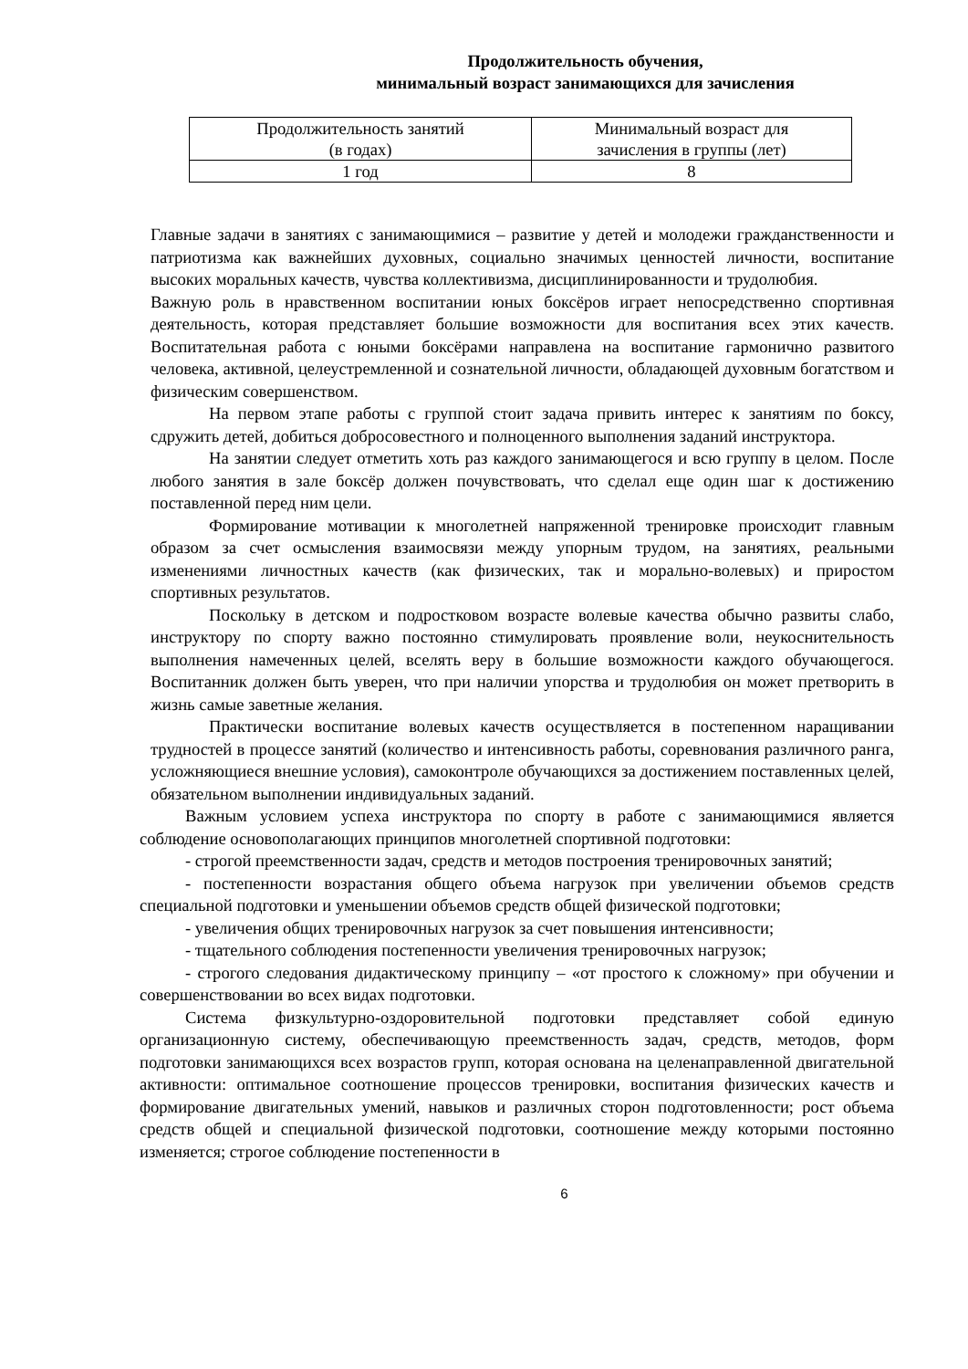Продолжительность обучения,
минимальный возраст занимающихся для зачисления
| Продолжительность занятий (в годах) | Минимальный возраст для зачисления в группы (лет) |
| 1 год | 8 |
Главные задачи в занятиях с занимающимися – развитие у детей и молодежи гражданственности и патриотизма как важнейших духовных, социально значимых ценностей личности, воспитание высоких моральных качеств, чувства коллективизма, дисциплинированности и трудолюбия.
Важную роль в нравственном воспитании юных боксёров играет непосредственно спортивная деятельность, которая представляет большие возможности для воспитания всех этих качеств. Воспитательная работа с юными боксёрами направлена на воспитание гармонично развитого человека, активной, целеустремленной и сознательной личности, обладающей духовным богатством и физическим совершенством.
На первом этапе работы с группой стоит задача привить интерес к занятиям по боксу, сдружить детей, добиться добросовестного и полноценного выполнения заданий инструктора.
На занятии следует отметить хоть раз каждого занимающегося и всю группу в целом. После любого занятия в зале боксёр должен почувствовать, что сделал еще один шаг к достижению поставленной перед ним цели.
Формирование мотивации к многолетней напряженной тренировке происходит главным образом за счет осмысления взаимосвязи между упорным трудом, на занятиях, реальными изменениями личностных качеств (как физических, так и морально-волевых) и приростом спортивных результатов.
Поскольку в детском и подростковом возрасте волевые качества обычно развиты слабо, инструктору по спорту важно постоянно стимулировать проявление воли, неукоснительность выполнения намеченных целей, вселять веру в большие возможности каждого обучающегося. Воспитанник должен быть уверен, что при наличии упорства и трудолюбия он может претворить в жизнь самые заветные желания.
Практически воспитание волевых качеств осуществляется в постепенном наращивании трудностей в процессе занятий (количество и интенсивность работы, соревнования различного ранга, усложняющиеся внешние условия), самоконтроле обучающихся за достижением поставленных целей, обязательном выполнении индивидуальных заданий.
Важным условием успеха инструктора по спорту в работе с занимающимися является соблюдение основополагающих принципов многолетней спортивной подготовки:
- строгой преемственности задач, средств и методов построения тренировочных занятий;
- постепенности возрастания общего объема нагрузок при увеличении объемов средств специальной подготовки и уменьшении объемов средств общей физической подготовки;
- увеличения общих тренировочных нагрузок за счет повышения интенсивности;
- тщательного соблюдения постепенности увеличения тренировочных нагрузок;
- строгого следования дидактическому принципу – «от простого к сложному» при обучении и совершенствовании во всех видах подготовки.
Система физкультурно-оздоровительной подготовки представляет собой единую организационную систему, обеспечивающую преемственность задач, средств, методов, форм подготовки занимающихся всех возрастов групп, которая основана на целенаправленной двигательной активности: оптимальное соотношение процессов тренировки, воспитания физических качеств и формирование двигательных умений, навыков и различных сторон подготовленности; рост объема средств общей и специальной физической подготовки, соотношение между которыми постоянно изменяется; строгое соблюдение постепенности в
6